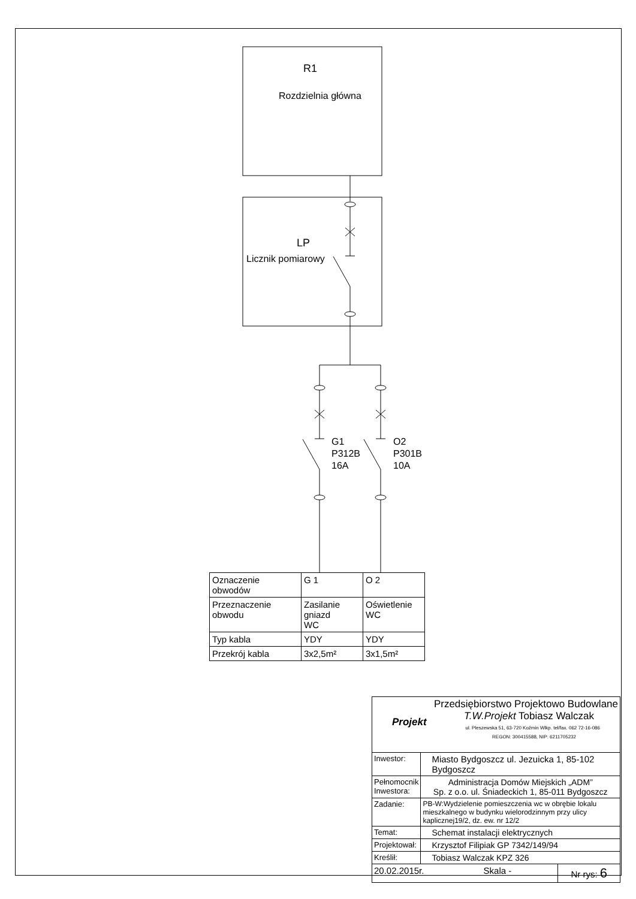R1
Rozdzielnia główna
LP
Licznik pomiarowy
G1
P312B
16A
O2
P301B
10A
| Oznaczenie obwodów | G 1 | O 2 |
| Przeznaczenie obwodu | Zasilanie gniazd WC | Oświetlenie WC |
| Typ kabla | YDY | YDY |
| Przekrój kabla | 3x2,5m² | 3x1,5m² |
| Projekt Przedsiębiorstwo Projektowo Budowlane T.W.Projekt Tobiasz Walczak ul. Pleszewska 51, 63-720 Koźmin Wlkp. tel/fax. 062 72-16-086 REGON: 300415588, NIP: 6211705232 | | |
| Inwestor: | Miasto Bydgoszcz ul. Jezuicka 1, 85-102 Bydgoszcz | |
| Pełnomocnik Inwestora: | Administracja Domów Miejskich „ADM” Sp. z o.o. ul. Śniadeckich 1, 85-011 Bydgoszcz | |
| Zadanie: | PB-W:Wydzielenie pomieszczenia wc w obrębie lokalu mieszkalnego w budynku wielorodzinnym przy ulicy kaplicznej19/2, dz. ew. nr 12/2 | |
| Temat: | Schemat instalacji elektrycznych | |
| Projektował: | Krzysztof Filipiak GP 7342/149/94 | |
| Kreślił: | Tobiasz Walczak KPZ 326 | |
| 20.02.2015r. Skala - | | Nr rys: 6 |